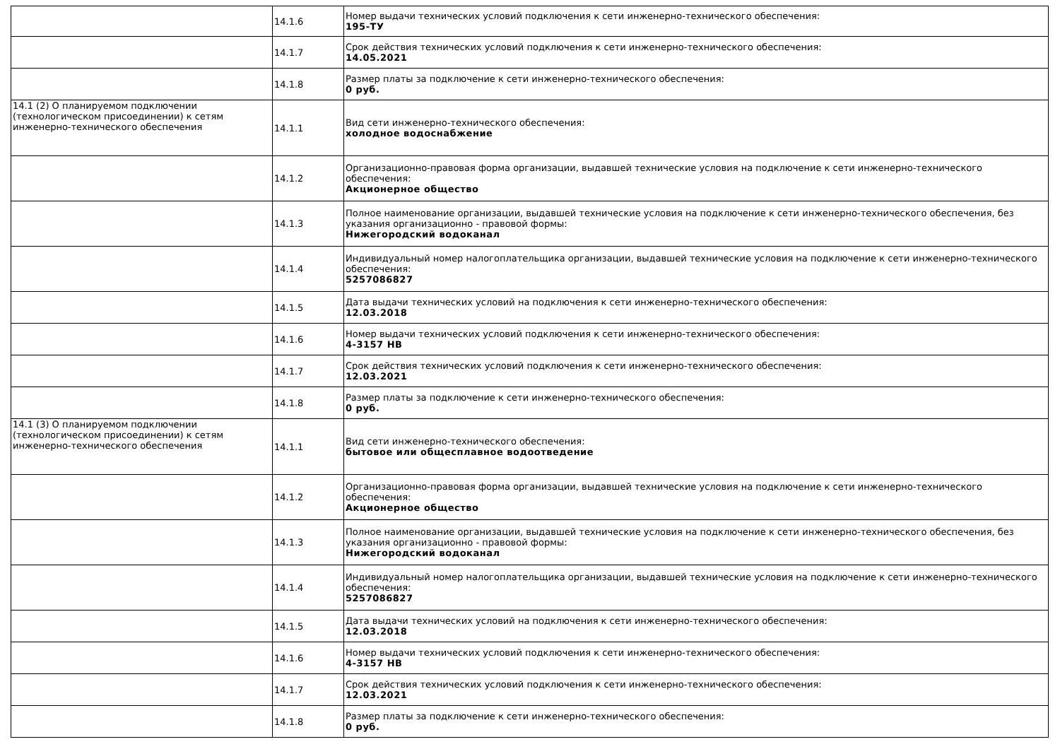| | 14.1.6 | Номер выдачи технических условий подключения к сети инженерно-технического обеспечения: 195-ТУ |
| | 14.1.7 | Срок действия технических условий подключения к сети инженерно-технического обеспечения: 14.05.2021 |
| | 14.1.8 | Размер платы за подключение к сети инженерно-технического обеспечения: 0 руб. |
| 14.1 (2) О планируемом подключении (технологическом присоединении) к сетям инженерно-технического обеспечения | 14.1.1 | Вид сети инженерно-технического обеспечения: холодное водоснабжение |
| | 14.1.2 | Организационно-правовая форма организации, выдавшей технические условия на подключение к сети инженерно-технического обеспечения: Акционерное общество |
| | 14.1.3 | Полное наименование организации, выдавшей технические условия на подключение к сети инженерно-технического обеспечения, без указания организационно - правовой формы: Нижегородский водоканал |
| | 14.1.4 | Индивидуальный номер налогоплательщика организации, выдавшей технические условия на подключение к сети инженерно-технического обеспечения: 5257086827 |
| | 14.1.5 | Дата выдачи технических условий на подключения к сети инженерно-технического обеспечения: 12.03.2018 |
| | 14.1.6 | Номер выдачи технических условий подключения к сети инженерно-технического обеспечения: 4-3157 НВ |
| | 14.1.7 | Срок действия технических условий подключения к сети инженерно-технического обеспечения: 12.03.2021 |
| | 14.1.8 | Размер платы за подключение к сети инженерно-технического обеспечения: 0 руб. |
| 14.1 (3) О планируемом подключении (технологическом присоединении) к сетям инженерно-технического обеспечения | 14.1.1 | Вид сети инженерно-технического обеспечения: бытовое или общесплавное водоотведение |
| | 14.1.2 | Организационно-правовая форма организации, выдавшей технические условия на подключение к сети инженерно-технического обеспечения: Акционерное общество |
| | 14.1.3 | Полное наименование организации, выдавшей технические условия на подключение к сети инженерно-технического обеспечения, без указания организационно - правовой формы: Нижегородский водоканал |
| | 14.1.4 | Индивидуальный номер налогоплательщика организации, выдавшей технические условия на подключение к сети инженерно-технического обеспечения: 5257086827 |
| | 14.1.5 | Дата выдачи технических условий на подключения к сети инженерно-технического обеспечения: 12.03.2018 |
| | 14.1.6 | Номер выдачи технических условий подключения к сети инженерно-технического обеспечения: 4-3157 НВ |
| | 14.1.7 | Срок действия технических условий подключения к сети инженерно-технического обеспечения: 12.03.2021 |
| | 14.1.8 | Размер платы за подключение к сети инженерно-технического обеспечения: 0 руб. |